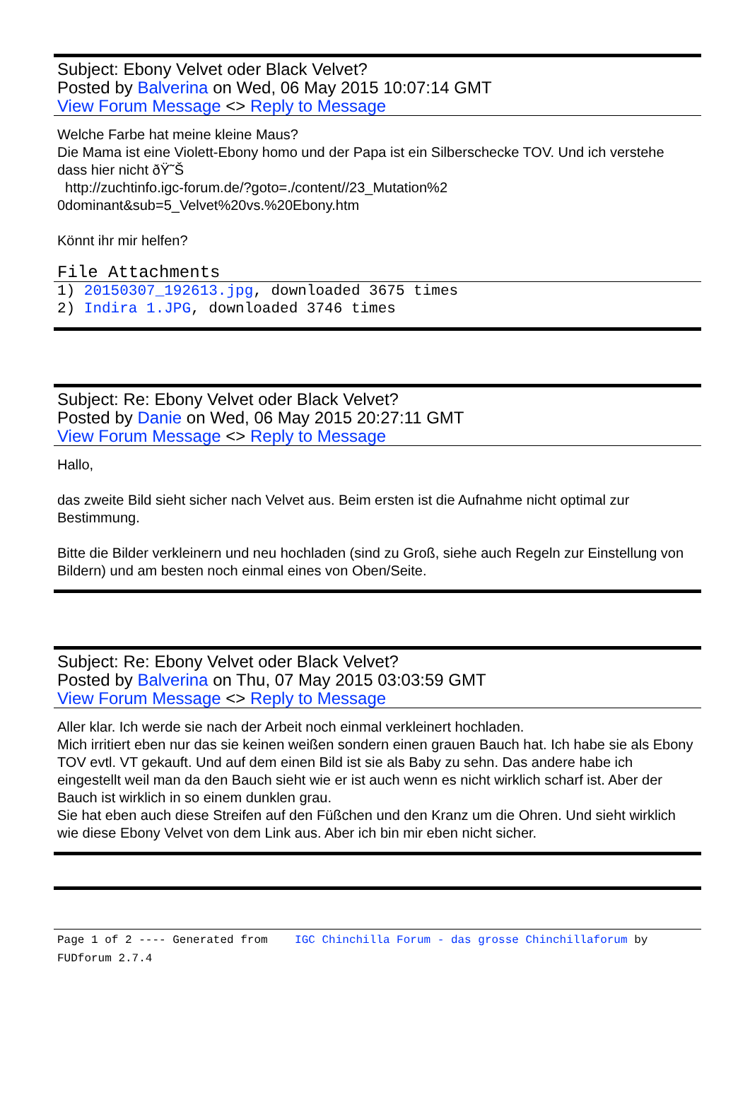Subject: Ebony Velvet oder Black Velvet?
Posted by Balverina on Wed, 06 May 2015 10:07:14 GMT
View Forum Message <> Reply to Message
Welche Farbe hat meine kleine Maus?
Die Mama ist eine Violett-Ebony homo und der Papa ist ein Silberschecke TOV. Und ich verstehe dass hier nicht ðŸ˜Š
http://zuchtinfo.igc-forum.de/?goto=./content//23_Mutation%2
0dominant&sub=5_Velvet%20vs.%20Ebony.htm
Könnt ihr mir helfen?
File Attachments
1) 20150307_192613.jpg, downloaded 3675 times
2) Indira 1.JPG, downloaded 3746 times
Subject: Re: Ebony Velvet oder Black Velvet?
Posted by Danie on Wed, 06 May 2015 20:27:11 GMT
View Forum Message <> Reply to Message
Hallo,
das zweite Bild sieht sicher nach Velvet aus. Beim ersten ist die Aufnahme nicht optimal zur Bestimmung.
Bitte die Bilder verkleinern und neu hochladen (sind zu Groß, siehe auch Regeln zur Einstellung von Bildern) und am besten noch einmal eines von Oben/Seite.
Subject: Re: Ebony Velvet oder Black Velvet?
Posted by Balverina on Thu, 07 May 2015 03:03:59 GMT
View Forum Message <> Reply to Message
Aller klar. Ich werde sie nach der Arbeit noch einmal verkleinert hochladen.
Mich irritiert eben nur das sie keinen weißen sondern einen grauen Bauch hat. Ich habe sie als Ebony TOV evtl. VT gekauft. Und auf dem einen Bild ist sie als Baby zu sehn. Das andere habe ich eingestellt weil man da den Bauch sieht wie er ist auch wenn es nicht wirklich scharf ist. Aber der Bauch ist wirklich in so einem dunklen grau.
Sie hat eben auch diese Streifen auf den Füßchen und den Kranz um die Ohren. Und sieht wirklich wie diese Ebony Velvet von dem Link aus. Aber ich bin mir eben nicht sicher.
Page 1 of 2 ---- Generated from IGC Chinchilla Forum - das grosse Chinchillaforum by FUDforum 2.7.4